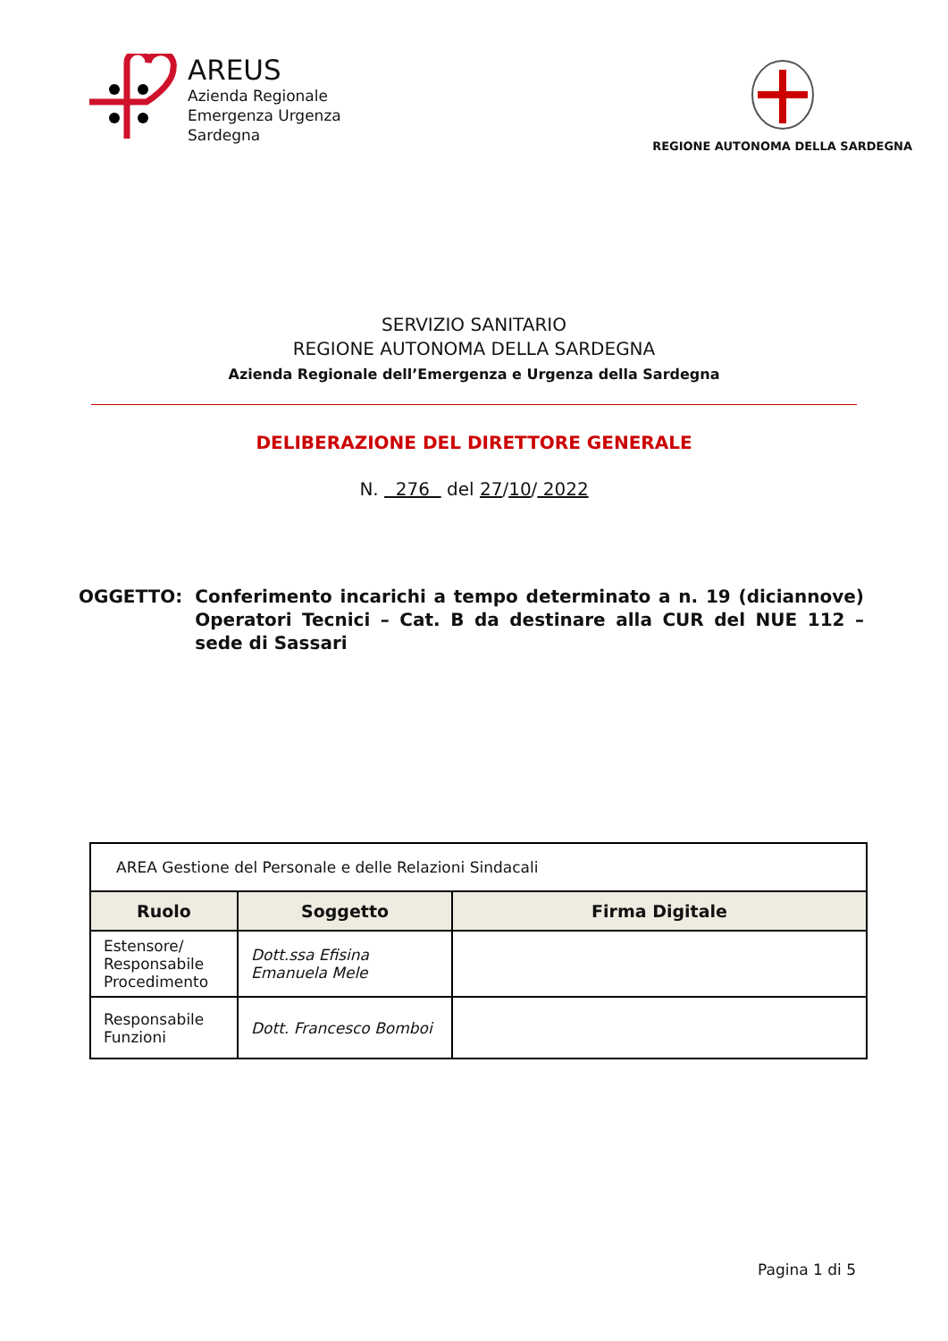AREUS
Azienda Regionale
Emergenza Urgenza
Sardegna
REGIONE AUTONOMA DELLA SARDEGNA
SERVIZIO SANITARIO
REGIONE AUTONOMA DELLA SARDEGNA
Azienda Regionale dell’Emergenza e Urgenza della Sardegna
DELIBERAZIONE DEL DIRETTORE GENERALE
N. 276 del 27/10/ 2022
OGGETTO: Conferimento incarichi a tempo determinato a n. 19 (diciannove) Operatori Tecnici – Cat. B da destinare alla CUR del NUE 112 – sede di Sassari
| AREA Gestione del Personale e delle Relazioni Sindacali | | |
| Ruolo | Soggetto | Firma Digitale |
| Estensore/ Responsabile Procedimento | Dott.ssa Efisina Emanuela Mele | |
| Responsabile Funzioni | Dott. Francesco Bomboi | |
Pagina 1 di 5